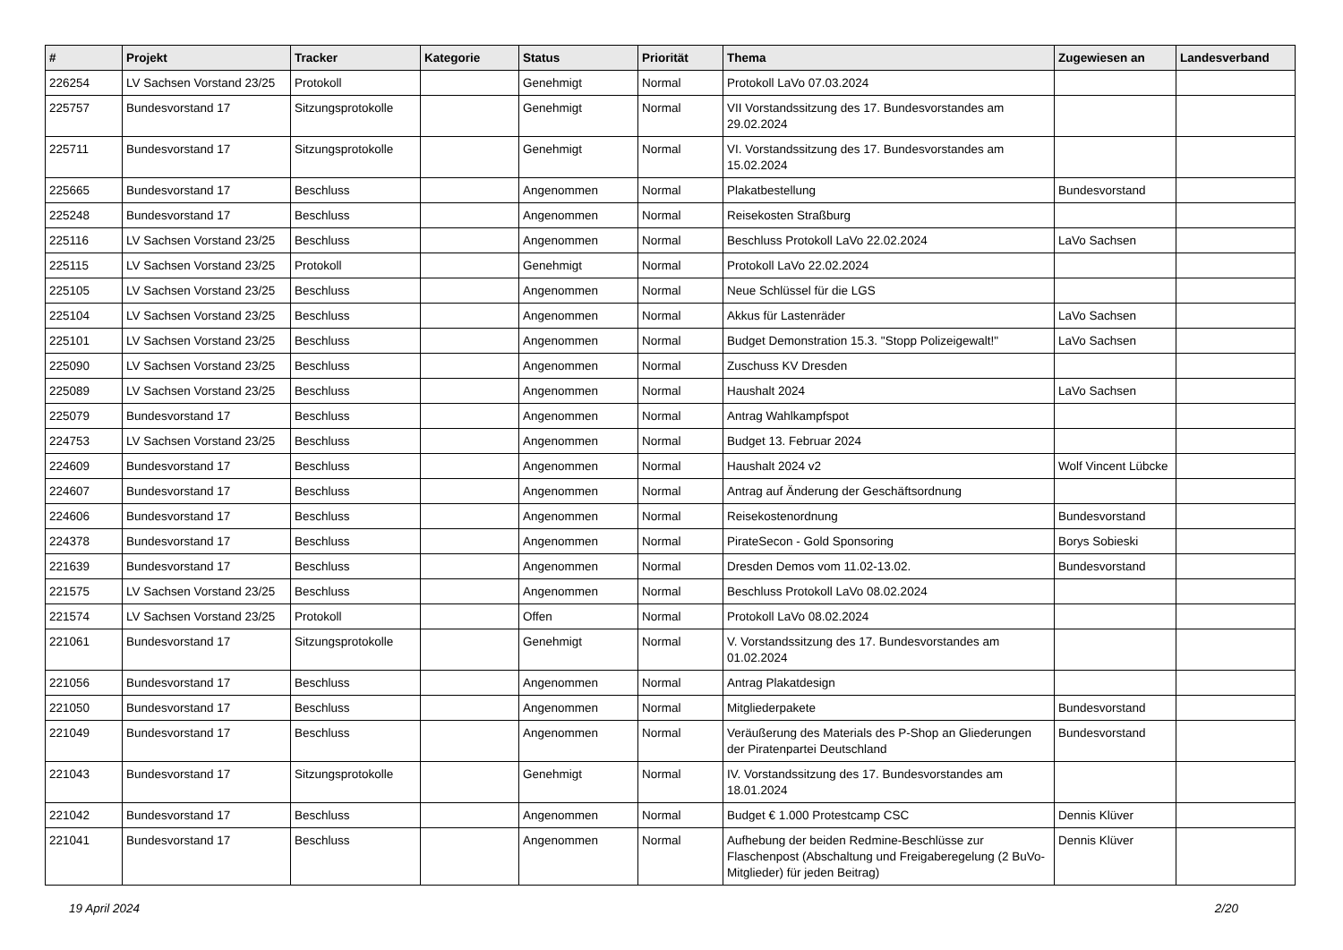| # | Projekt | Tracker | Kategorie | Status | Priorität | Thema | Zugewiesen an | Landesverband |
| --- | --- | --- | --- | --- | --- | --- | --- | --- |
| 226254 | LV Sachsen Vorstand 23/25 | Protokoll | | Genehmigt | Normal | Protokoll LaVo 07.03.2024 | | |
| 225757 | Bundesvorstand 17 | Sitzungsprotokolle | | Genehmigt | Normal | VII Vorstandssitzung des 17. Bundesvorstandes am 29.02.2024 | | |
| 225711 | Bundesvorstand 17 | Sitzungsprotokolle | | Genehmigt | Normal | VI. Vorstandssitzung des 17. Bundesvorstandes am 15.02.2024 | | |
| 225665 | Bundesvorstand 17 | Beschluss | | Angenommen | Normal | Plakatbestellung | Bundesvorstand | |
| 225248 | Bundesvorstand 17 | Beschluss | | Angenommen | Normal | Reisekosten Straßburg | | |
| 225116 | LV Sachsen Vorstand 23/25 | Beschluss | | Angenommen | Normal | Beschluss Protokoll LaVo 22.02.2024 | LaVo Sachsen | |
| 225115 | LV Sachsen Vorstand 23/25 | Protokoll | | Genehmigt | Normal | Protokoll LaVo 22.02.2024 | | |
| 225105 | LV Sachsen Vorstand 23/25 | Beschluss | | Angenommen | Normal | Neue Schlüssel für die LGS | | |
| 225104 | LV Sachsen Vorstand 23/25 | Beschluss | | Angenommen | Normal | Akkus für Lastenräder | LaVo Sachsen | |
| 225101 | LV Sachsen Vorstand 23/25 | Beschluss | | Angenommen | Normal | Budget Demonstration 15.3. "Stopp Polizeigewalt!" | LaVo Sachsen | |
| 225090 | LV Sachsen Vorstand 23/25 | Beschluss | | Angenommen | Normal | Zuschuss KV Dresden | | |
| 225089 | LV Sachsen Vorstand 23/25 | Beschluss | | Angenommen | Normal | Haushalt 2024 | LaVo Sachsen | |
| 225079 | Bundesvorstand 17 | Beschluss | | Angenommen | Normal | Antrag Wahlkampfspot | | |
| 224753 | LV Sachsen Vorstand 23/25 | Beschluss | | Angenommen | Normal | Budget 13. Februar 2024 | | |
| 224609 | Bundesvorstand 17 | Beschluss | | Angenommen | Normal | Haushalt 2024 v2 | Wolf Vincent Lübcke | |
| 224607 | Bundesvorstand 17 | Beschluss | | Angenommen | Normal | Antrag auf Änderung der Geschäftsordnung | | |
| 224606 | Bundesvorstand 17 | Beschluss | | Angenommen | Normal | Reisekostenordnung | Bundesvorstand | |
| 224378 | Bundesvorstand 17 | Beschluss | | Angenommen | Normal | PirateSecon - Gold Sponsoring | Borys Sobieski | |
| 221639 | Bundesvorstand 17 | Beschluss | | Angenommen | Normal | Dresden Demos vom 11.02-13.02. | Bundesvorstand | |
| 221575 | LV Sachsen Vorstand 23/25 | Beschluss | | Angenommen | Normal | Beschluss Protokoll LaVo 08.02.2024 | | |
| 221574 | LV Sachsen Vorstand 23/25 | Protokoll | | Offen | Normal | Protokoll LaVo 08.02.2024 | | |
| 221061 | Bundesvorstand 17 | Sitzungsprotokolle | | Genehmigt | Normal | V. Vorstandssitzung des 17. Bundesvorstandes am 01.02.2024 | | |
| 221056 | Bundesvorstand 17 | Beschluss | | Angenommen | Normal | Antrag Plakatdesign | | |
| 221050 | Bundesvorstand 17 | Beschluss | | Angenommen | Normal | Mitgliederpakete | Bundesvorstand | |
| 221049 | Bundesvorstand 17 | Beschluss | | Angenommen | Normal | Veräußerung des Materials des P-Shop an Gliederungen der Piratenpartei Deutschland | Bundesvorstand | |
| 221043 | Bundesvorstand 17 | Sitzungsprotokolle | | Genehmigt | Normal | IV. Vorstandssitzung des 17. Bundesvorstandes am 18.01.2024 | | |
| 221042 | Bundesvorstand 17 | Beschluss | | Angenommen | Normal | Budget € 1.000 Protestcamp CSC | Dennis Klüver | |
| 221041 | Bundesvorstand 17 | Beschluss | | Angenommen | Normal | Aufhebung der beiden Redmine-Beschlüsse zur Flaschenpost (Abschaltung und Freigaberegelung (2 BuVo-Mitglieder) für jeden Beitrag) | Dennis Klüver | |
19 April 2024 2/20